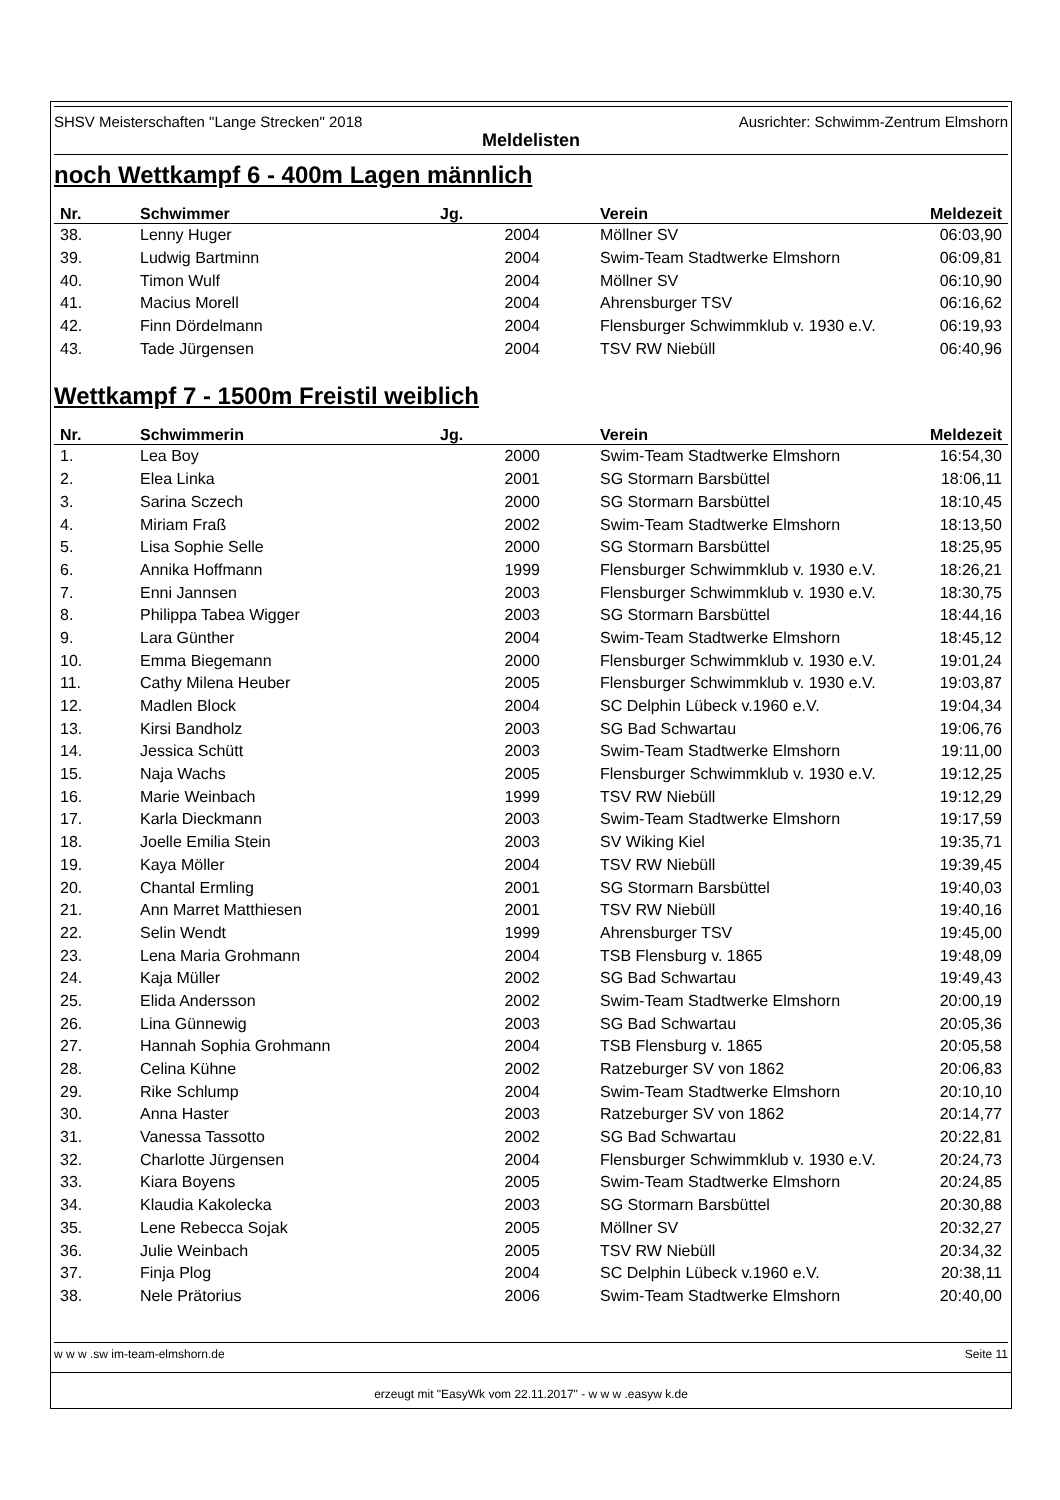SHSV Meisterschaften "Lange Strecken" 2018 Ausrichter: Schwimm-Zentrum Elmshorn
Meldelisten
noch Wettkampf 6 - 400m Lagen männlich
| Nr. | Schwimmer | Jg. | Verein | Meldezeit |
| --- | --- | --- | --- | --- |
| 38. | Lenny Huger | 2004 | Möllner SV | 06:03,90 |
| 39. | Ludwig Bartminn | 2004 | Swim-Team Stadtwerke Elmshorn | 06:09,81 |
| 40. | Timon Wulf | 2004 | Möllner SV | 06:10,90 |
| 41. | Macius Morell | 2004 | Ahrensburger TSV | 06:16,62 |
| 42. | Finn Dördelmann | 2004 | Flensburger Schwimmklub v. 1930 e.V. | 06:19,93 |
| 43. | Tade Jürgensen | 2004 | TSV RW Niebüll | 06:40,96 |
Wettkampf 7 - 1500m Freistil weiblich
| Nr. | Schwimmerin | Jg. | Verein | Meldezeit |
| --- | --- | --- | --- | --- |
| 1. | Lea Boy | 2000 | Swim-Team Stadtwerke Elmshorn | 16:54,30 |
| 2. | Elea Linka | 2001 | SG Stormarn Barsbüttel | 18:06,11 |
| 3. | Sarina Sczech | 2000 | SG Stormarn Barsbüttel | 18:10,45 |
| 4. | Miriam Fraß | 2002 | Swim-Team Stadtwerke Elmshorn | 18:13,50 |
| 5. | Lisa Sophie Selle | 2000 | SG Stormarn Barsbüttel | 18:25,95 |
| 6. | Annika Hoffmann | 1999 | Flensburger Schwimmklub v. 1930 e.V. | 18:26,21 |
| 7. | Enni Jannsen | 2003 | Flensburger Schwimmklub v. 1930 e.V. | 18:30,75 |
| 8. | Philippa Tabea Wigger | 2003 | SG Stormarn Barsbüttel | 18:44,16 |
| 9. | Lara Günther | 2004 | Swim-Team Stadtwerke Elmshorn | 18:45,12 |
| 10. | Emma Biegemann | 2000 | Flensburger Schwimmklub v. 1930 e.V. | 19:01,24 |
| 11. | Cathy Milena Heuber | 2005 | Flensburger Schwimmklub v. 1930 e.V. | 19:03,87 |
| 12. | Madlen Block | 2004 | SC Delphin Lübeck v.1960 e.V. | 19:04,34 |
| 13. | Kirsi Bandholz | 2003 | SG Bad Schwartau | 19:06,76 |
| 14. | Jessica Schütt | 2003 | Swim-Team Stadtwerke Elmshorn | 19:11,00 |
| 15. | Naja Wachs | 2005 | Flensburger Schwimmklub v. 1930 e.V. | 19:12,25 |
| 16. | Marie Weinbach | 1999 | TSV RW Niebüll | 19:12,29 |
| 17. | Karla Dieckmann | 2003 | Swim-Team Stadtwerke Elmshorn | 19:17,59 |
| 18. | Joelle Emilia Stein | 2003 | SV Wiking Kiel | 19:35,71 |
| 19. | Kaya Möller | 2004 | TSV RW Niebüll | 19:39,45 |
| 20. | Chantal Ermling | 2001 | SG Stormarn Barsbüttel | 19:40,03 |
| 21. | Ann Marret Matthiesen | 2001 | TSV RW Niebüll | 19:40,16 |
| 22. | Selin Wendt | 1999 | Ahrensburger TSV | 19:45,00 |
| 23. | Lena Maria Grohmann | 2004 | TSB Flensburg v. 1865 | 19:48,09 |
| 24. | Kaja Müller | 2002 | SG Bad Schwartau | 19:49,43 |
| 25. | Elida Andersson | 2002 | Swim-Team Stadtwerke Elmshorn | 20:00,19 |
| 26. | Lina Günnewig | 2003 | SG Bad Schwartau | 20:05,36 |
| 27. | Hannah Sophia Grohmann | 2004 | TSB Flensburg v. 1865 | 20:05,58 |
| 28. | Celina Kühne | 2002 | Ratzeburger SV von 1862 | 20:06,83 |
| 29. | Rike Schlump | 2004 | Swim-Team Stadtwerke Elmshorn | 20:10,10 |
| 30. | Anna Haster | 2003 | Ratzeburger SV von 1862 | 20:14,77 |
| 31. | Vanessa Tassotto | 2002 | SG Bad Schwartau | 20:22,81 |
| 32. | Charlotte Jürgensen | 2004 | Flensburger Schwimmklub v. 1930 e.V. | 20:24,73 |
| 33. | Kiara Boyens | 2005 | Swim-Team Stadtwerke Elmshorn | 20:24,85 |
| 34. | Klaudia Kakolecka | 2003 | SG Stormarn Barsbüttel | 20:30,88 |
| 35. | Lene Rebecca Sojak | 2005 | Möllner SV | 20:32,27 |
| 36. | Julie Weinbach | 2005 | TSV RW Niebüll | 20:34,32 |
| 37. | Finja Plog | 2004 | SC Delphin Lübeck v.1960 e.V. | 20:38,11 |
| 38. | Nele Prätorius | 2006 | Swim-Team Stadtwerke Elmshorn | 20:40,00 |
w w w .sw im-team-elmshorn.de Seite 11
erzeugt mit "EasyWk vom 22.11.2017" - w w w .easyw k.de